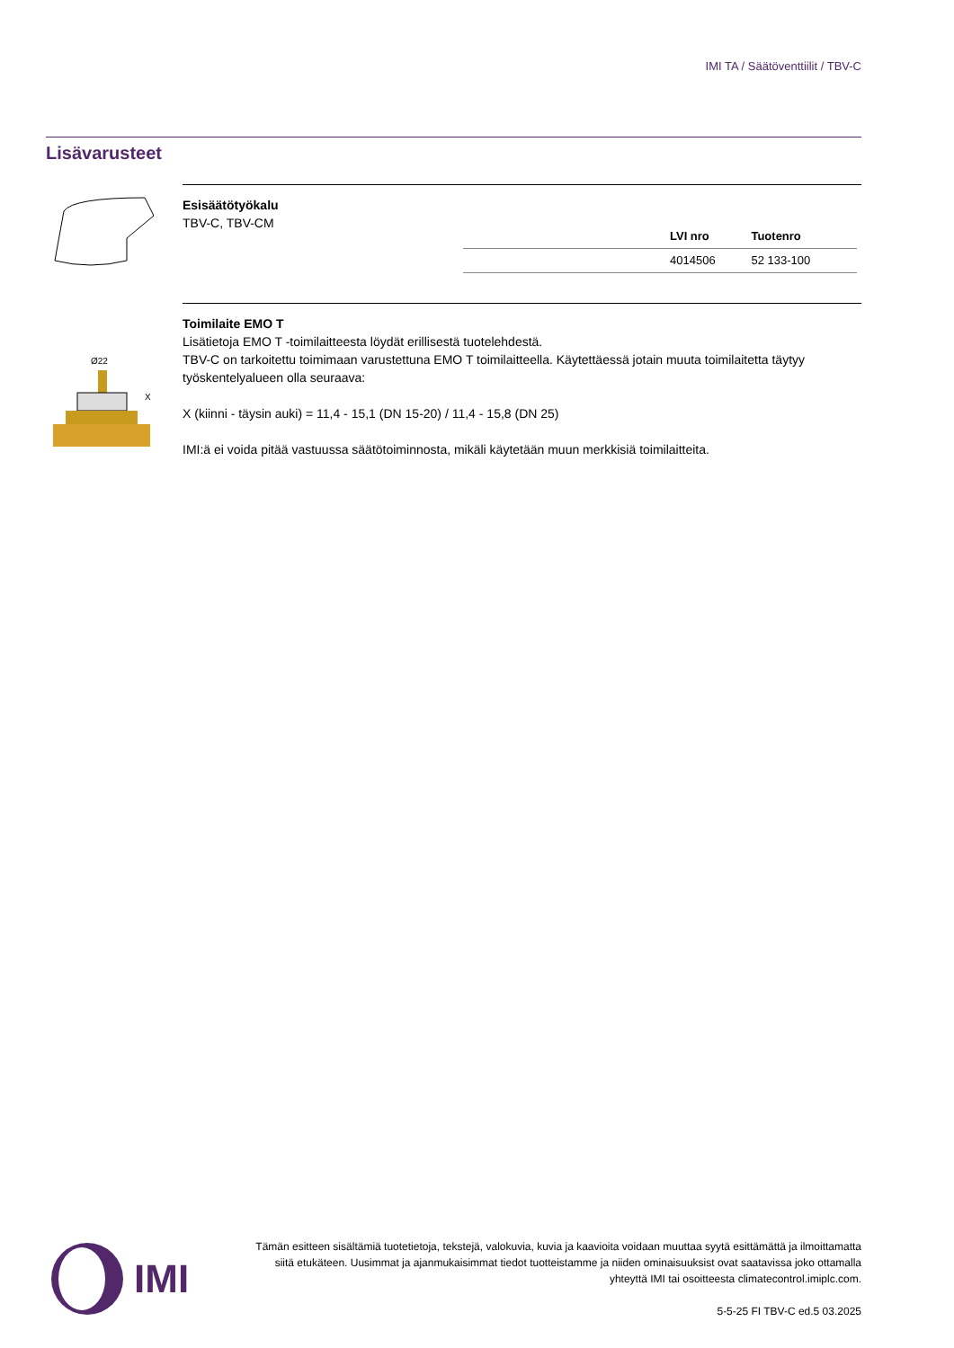IMI TA / Säätöventtiilit / TBV-C
Lisävarusteet
Esisäätötyökalu
TBV-C, TBV-CM
| | LVI nro | Tuotenro |
| --- | --- | --- |
| | 4014506 | 52 133-100 |
Ø22
X
Toimilaite EMO T
Lisätietoja EMO T -toimilaitteesta löydät erillisestä tuotelehdestä.
TBV-C on tarkoitettu toimimaan varustettuna EMO T toimilaitteella. Käytettäessä jotain muuta toimilaitetta täytyy työskentelyalueen olla seuraava:
X (kiinni - täysin auki) = 11,4 - 15,1 (DN 15-20) / 11,4 - 15,8 (DN 25)
IMI:ä ei voida pitää vastuussa säätötoiminnosta, mikäli käytetään muun merkkisiä toimilaitteita.
IMI
Tämän esitteen sisältämiä tuotetietoja, tekstejä, valokuvia, kuvia ja kaavioita voidaan muuttaa syytä esittämättä ja ilmoittamatta siitä etukäteen. Uusimmat ja ajanmukaisimmat tiedot tuotteistamme ja niiden ominaisuuksist ovat saatavissa joko ottamalla yhteyttä IMI tai osoitteesta climatecontrol.imiplc.com.
5-5-25 FI TBV-C ed.5 03.2025